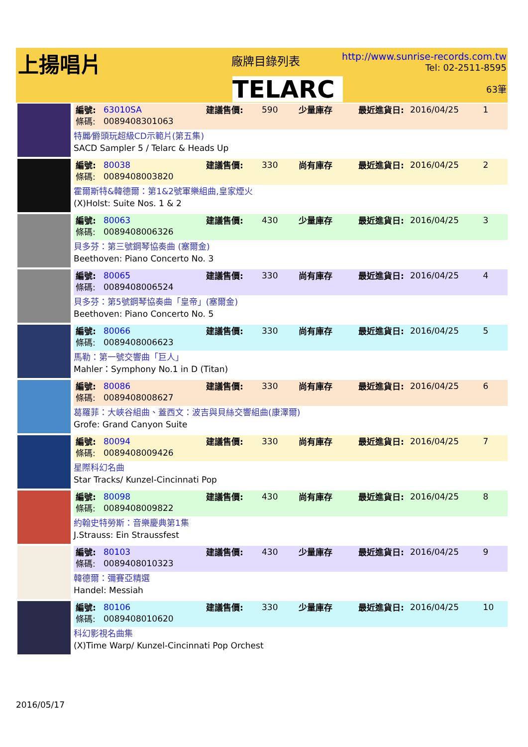上揚唱片 廠牌目錄列表
TELARC
http://www.sunrise-records.com.tw
Tel: 02-2511-8595
63筆
編號: 63010SA 建議售價: 590 少量庫存 最近進貨日: 2016/04/25 1 條碼: 0089408301063
特麗⁄爵頭玩超級CD示範片(第五集)
SACD Sampler 5 / Telarc & Heads Up
編號: 80038 建議售價: 330 尚有庫存 最近進貨日: 2016/04/25 2 條碼: 0089408003820
霍爾斯特&韓德爾：第1&2號軍樂組曲,皇家煙火
(X)Holst: Suite Nos. 1 & 2
編號: 80063 建議售價: 430 少量庫存 最近進貨日: 2016/04/25 3 條碼: 0089408006326
貝多芬：第三號鋼琴協奏曲 (塞爾金)
Beethoven: Piano Concerto No. 3
編號: 80065 建議售價: 330 尚有庫存 最近進貨日: 2016/04/25 4 條碼: 0089408006524
貝多芬：第5號鋼琴協奏曲「皇帝」(塞爾金)
Beethoven: Piano Concerto No. 5
編號: 80066 建議售價: 330 尚有庫存 最近進貨日: 2016/04/25 5 條碼: 0089408006623
馬勒：第一號交響曲「巨人」
Mahler：Symphony No.1 in D (Titan)
編號: 80086 建議售價: 330 尚有庫存 最近進貨日: 2016/04/25 6 條碼: 0089408008627
葛羅菲：大峽谷組曲、蓋西文：波吉與貝絲交響組曲(康澤爾)
Grofe: Grand Canyon Suite
編號: 80094 建議售價: 330 尚有庫存 最近進貨日: 2016/04/25 7 條碼: 0089408009426
星際科幻名曲
Star Tracks/ Kunzel-Cincinnati Pop
編號: 80098 建議售價: 430 尚有庫存 最近進貨日: 2016/04/25 8 條碼: 0089408009822
約翰史特勞斯：音樂慶典第1集
J.Strauss: Ein Straussfest
編號: 80103 建議售價: 430 少量庫存 最近進貨日: 2016/04/25 9 條碼: 0089408010323
韓德爾：彌賽亞精選
Handel: Messiah
編號: 80106 建議售價: 330 少量庫存 最近進貨日: 2016/04/25 10 條碼: 0089408010620
科幻影視名曲集
(X)Time Warp/ Kunzel-Cincinnati Pop Orchest
2016/05/17